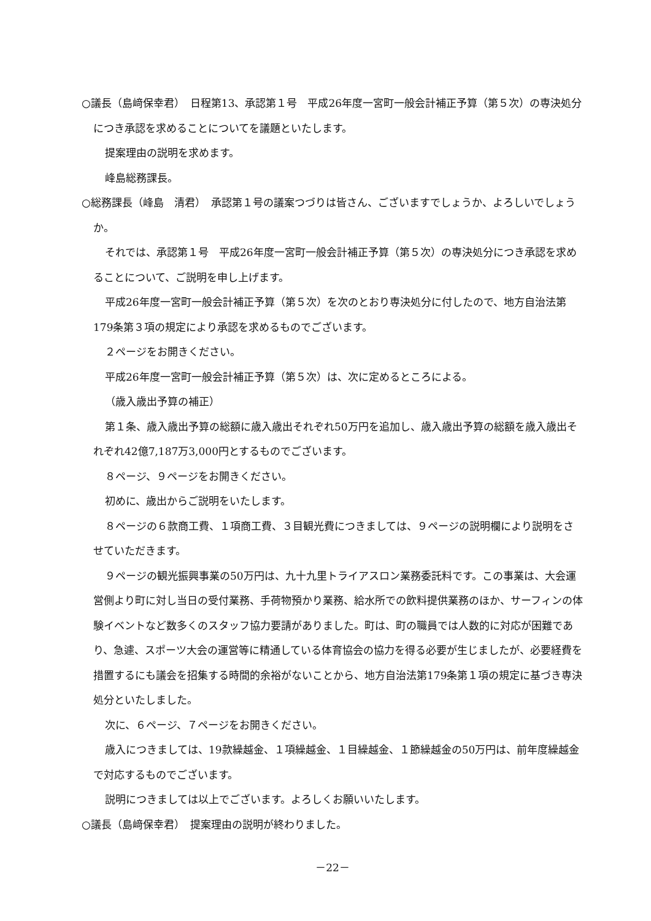○議長（島﨑保幸君）　日程第13、承認第１号　平成26年度一宮町一般会計補正予算（第５次）の専決処分につき承認を求めることについてを議題といたします。
提案理由の説明を求めます。
峰島総務課長。
○総務課長（峰島　清君）　承認第１号の議案つづりは皆さん、ございますでしょうか、よろしいでしょうか。
それでは、承認第１号　平成26年度一宮町一般会計補正予算（第５次）の専決処分につき承認を求めることについて、ご説明を申し上げます。
平成26年度一宮町一般会計補正予算（第５次）を次のとおり専決処分に付したので、地方自治法第179条第３項の規定により承認を求めるものでございます。
２ページをお開きください。
平成26年度一宮町一般会計補正予算（第５次）は、次に定めるところによる。
（歳入歳出予算の補正）
第１条、歳入歳出予算の総額に歳入歳出それぞれ50万円を追加し、歳入歳出予算の総額を歳入歳出それぞれ42億7,187万3,000円とするものでございます。
８ページ、９ページをお開きください。
初めに、歳出からご説明をいたします。
８ページの６款商工費、１項商工費、３目観光費につきましては、９ページの説明欄により説明をさせていただきます。
９ページの観光振興事業の50万円は、九十九里トライアスロン業務委託料です。この事業は、大会運営側より町に対し当日の受付業務、手荷物預かり業務、給水所での飲料提供業務のほか、サーフィンの体験イベントなど数多くのスタッフ協力要請がありました。町は、町の職員では人数的に対応が困難であり、急遽、スポーツ大会の運営等に精通している体育協会の協力を得る必要が生じましたが、必要経費を措置するにも議会を招集する時間的余裕がないことから、地方自治法第179条第１項の規定に基づき専決処分といたしました。
次に、６ページ、７ページをお開きください。
歳入につきましては、19款繰越金、１項繰越金、１目繰越金、１節繰越金の50万円は、前年度繰越金で対応するものでございます。
説明につきましては以上でございます。よろしくお願いいたします。
○議長（島﨑保幸君）　提案理由の説明が終わりました。
－22－